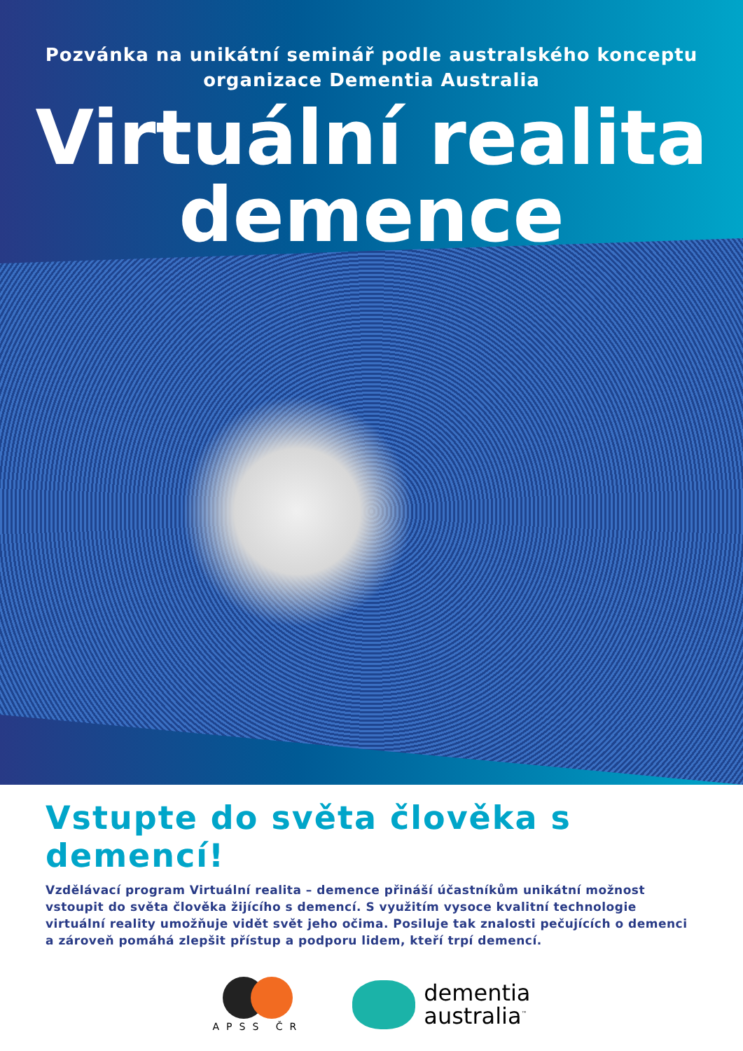Pozvánka na unikátní seminář podle australského konceptu
organizace Dementia Australia
Virtuální realita
demence
Vstupte do světa člověka s demencí!
Vzdělávací program Virtuální realita – demence přináší účastníkům unikátní možnost vstoupit do světa člověka žijícího s demencí. S využitím vysoce kvalitní technologie virtuální reality umožňuje vidět svět jeho očima. Posiluje tak znalosti pečujících o demenci a zároveň pomáhá zlepšit přístup a podporu lidem, kteří trpí demencí.
APSS ČR
dementia
australia<sup>™</sup>